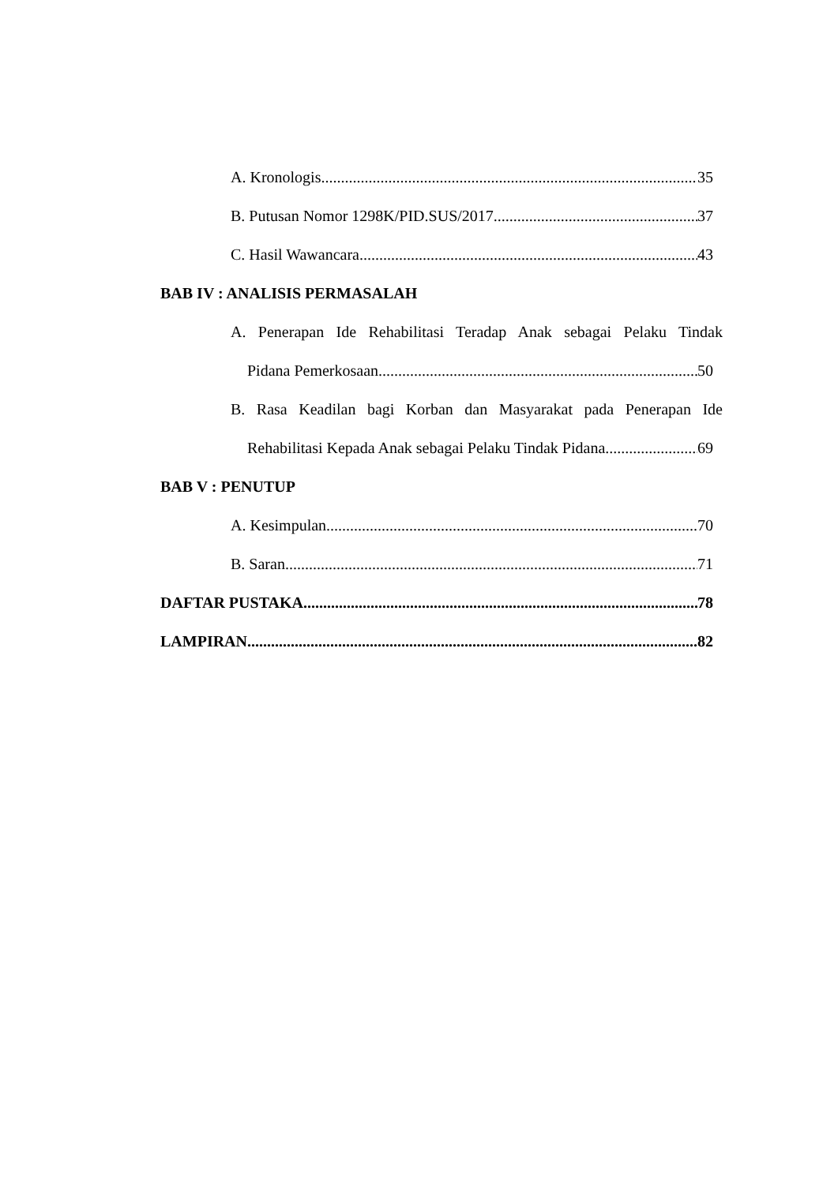A. Kronologis 35
B. Putusan Nomor 1298K/PID.SUS/2017 37
C. Hasil Wawancara 43
BAB IV : ANALISIS PERMASALAH
A. Penerapan Ide Rehabilitasi Teradap Anak sebagai Pelaku Tindak
Pidana Pemerkosaan 50
B. Rasa Keadilan bagi Korban dan Masyarakat pada Penerapan Ide
Rehabilitasi Kepada Anak sebagai Pelaku Tindak Pidana 69
BAB V : PENUTUP
A. Kesimpulan 70
B. Saran 71
DAFTAR PUSTAKA 78
LAMPIRAN 82